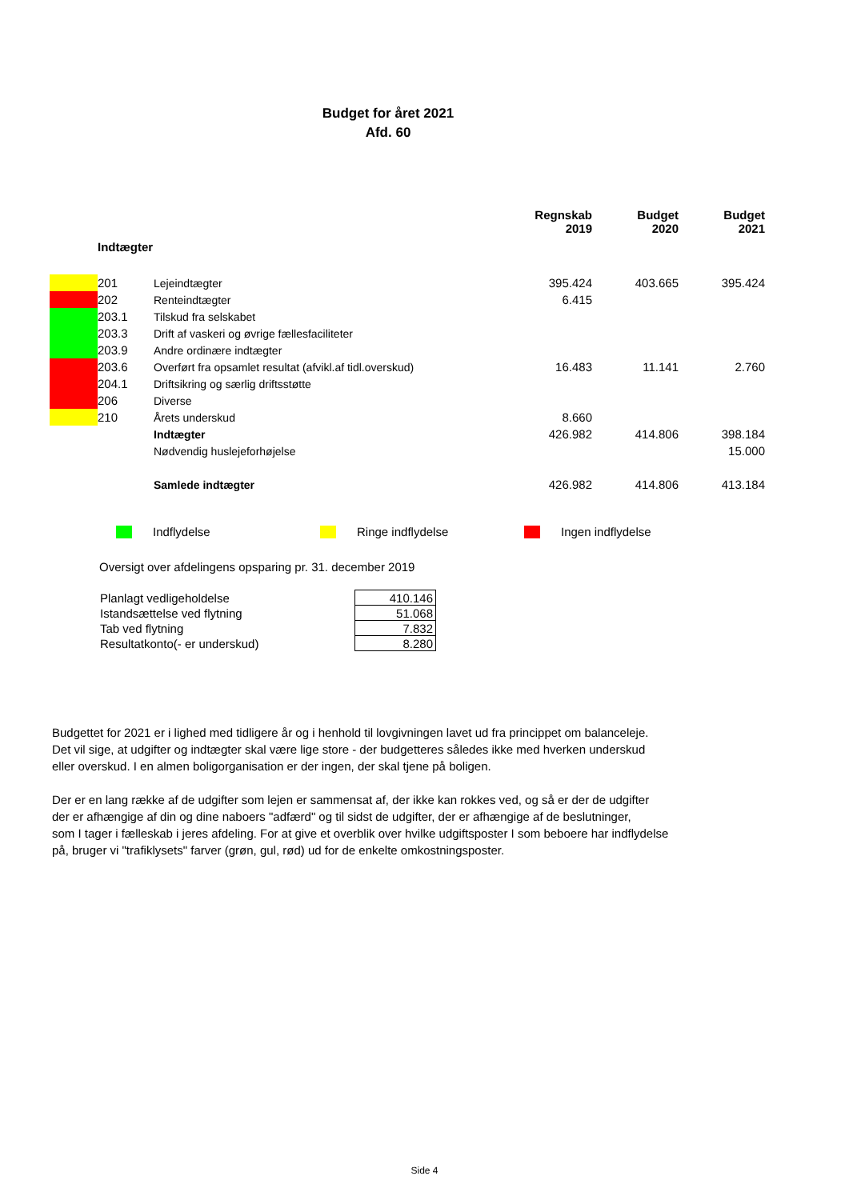Budget for året 2021
Afd. 60
| | | | Regnskab 2019 | Budget 2020 | Budget 2021 |
| --- | --- | --- | --- | --- | --- |
| | Indtægter | | | | |
| | 201 | Lejeindtægter | 395.424 | 403.665 | 395.424 |
| | 202 | Renteindtægter | 6.415 | | |
| | 203.1 | Tilskud fra selskabet | | | |
| | 203.3 | Drift af vaskeri og øvrige fællesfaciliteter | | | |
| | 203.9 | Andre ordinære indtægter | | | |
| | 203.6 | Overført fra opsamlet resultat (afvikl.af tidl.overskud) | 16.483 | 11.141 | 2.760 |
| | 204.1 | Driftsikring og særlig driftsstøtte | | | |
| | 206 | Diverse | | | |
| | 210 | Årets underskud | 8.660 | | |
| | | Indtægter | 426.982 | 414.806 | 398.184 |
| | | Nødvendig huslejeforhøjelse | | | 15.000 |
| | | Samlede indtægter | 426.982 | 414.806 | 413.184 |
Indflydelse Ringe indflydelse Ingen indflydelse
Oversigt over afdelingens opsparing pr. 31. december 2019
| Planlagt vedligeholdelse | 410.146 |
| Istandsættelse ved flytning | 51.068 |
| Tab ved flytning | 7.832 |
| Resultatkonto(- er underskud) | 8.280 |
Budgettet for 2021 er i lighed med tidligere år og i henhold til lovgivningen lavet ud fra princippet om balanceleje.
Det vil sige, at udgifter og indtægter skal være lige store - der budgetteres således ikke med hverken underskud
eller overskud. I en almen boligorganisation er der ingen, der skal tjene på boligen.
Der er en lang række af de udgifter som lejen er sammensat af, der ikke kan rokkes ved, og så er der de udgifter
der er afhængige af din og dine naboers "adfærd" og til sidst de udgifter, der er afhængige af de beslutninger,
som I tager i fælleskab i jeres afdeling. For at give et overblik over hvilke udgiftsposter I som beboere har indflydelse
på, bruger vi "trafiklysets" farver (grøn, gul, rød) ud for de enkelte omkostningsposter.
Side 4